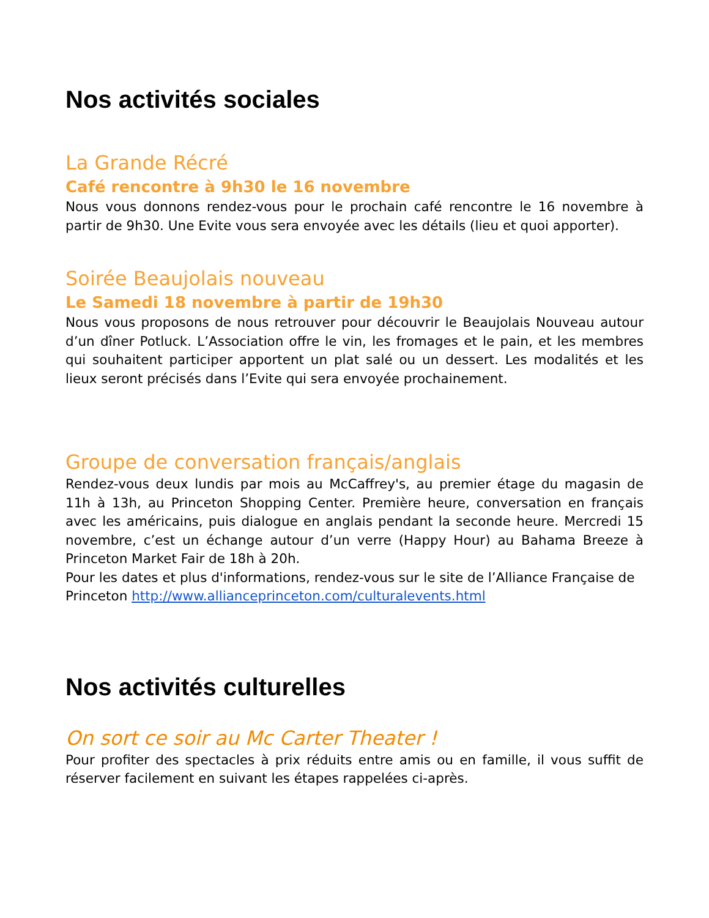Nos activités sociales
La Grande Récré
Café rencontre à 9h30 le 16 novembre
Nous vous donnons rendez-vous pour le prochain café rencontre le 16 novembre à partir de 9h30. Une Evite vous sera envoyée avec les détails (lieu et quoi apporter).
Soirée Beaujolais nouveau
Le Samedi 18 novembre à partir de 19h30
Nous vous proposons de nous retrouver pour découvrir le Beaujolais Nouveau autour d’un dîner Potluck. L’Association offre le vin, les fromages et le pain, et les membres qui souhaitent participer apportent un plat salé ou un dessert. Les modalités et les lieux seront précisés dans l’Evite qui sera envoyée prochainement.
Groupe de conversation français/anglais
Rendez-vous deux lundis par mois au McCaffrey's, au premier étage du magasin de 11h à 13h, au Princeton Shopping Center. Première heure, conversation en français avec les américains, puis dialogue en anglais pendant la seconde heure. Mercredi 15 novembre, c’est un échange autour d’un verre (Happy Hour) au Bahama Breeze à Princeton Market Fair de 18h à 20h.
Pour les dates et plus d'informations, rendez-vous sur le site de l’Alliance Française de
Princeton http://www.allianceprinceton.com/culturalevents.html
Nos activités culturelles
On sort ce soir au Mc Carter Theater !
Pour profiter des spectacles à prix réduits entre amis ou en famille, il vous suffit de réserver facilement en suivant les étapes rappelées ci-après.